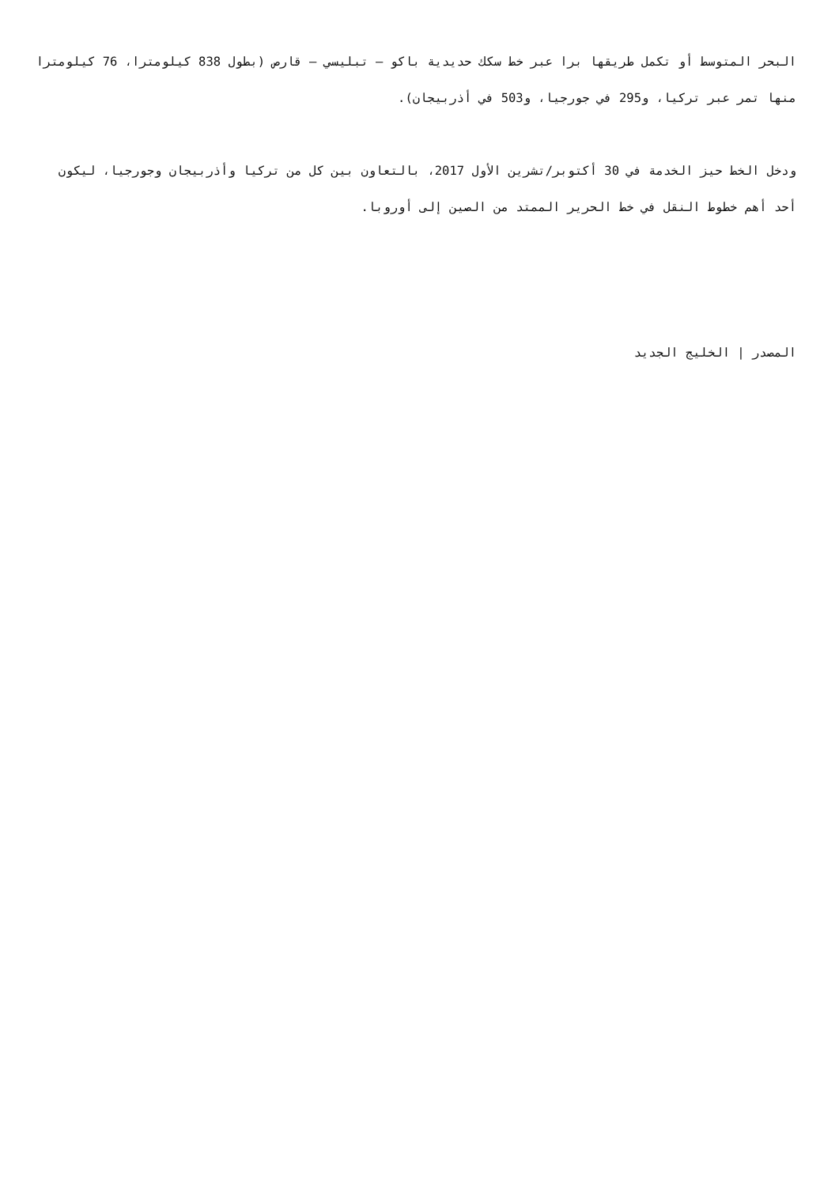البحر المتوسط أو تكمل طريقها برا عبر خط سكك حديدية باكو – تبليسي – قارص (بطول 838 كيلومترا، 76 كيلومترا منها تمر عبر تركيا، و295 في جورجيا، و503 في أذربيجان).
ودخل الخط حيز الخدمة في 30 أكتوبر/تشرين الأول 2017، بالتعاون بين كل من تركيا وأذربيجان وجورجيا، ليكون أحد أهم خطوط النقل في خط الحرير الممتد من الصين إلى أوروبا.
المصدر | الخليج الجديد